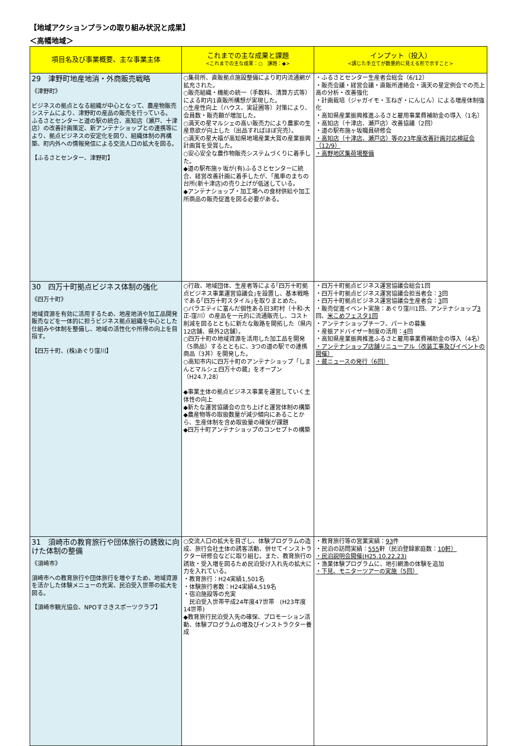【地域アクションプランの取り組み状況と成果】
＜高幡地域＞
| 項目名及び事業概要、主な事業主体 | これまでの主な成果と課題 <これまでの主な成果：○ 課題：◆> | インプット（投入） <講じた手立てが数量的に見える形で示すこと> |
| --- | --- | --- |
| 29 津野町地産地消・外商販売戦略 《津野町》 ビジネスの拠点となる組織が中心となって、農産物販売システムにより、津野町の産品の販売を行っている。 ふるさとセンターと道の駅の統合、高知店（瀬戸、十津店）の改善計画策定、新アンテナショップとの連携等により、拠点ビジネスの安定化を図り、組織体制の再構築、町内外への情報発信による交流人口の拡大を図る。 【ふるさとセンター、津野町】 | ○集荷所、直販拠点施設整備により町内流通網が拡充された。 ○販売組織・機能の統一（手数料、清算方式等）による町内1直販所構想が実現した。 ○生産性向上（ハウス、実証圃等）対策により、会員数・販売額が増加した。 ○満天の星マルシェの高い販売力により農家の生産意欲が向上した（出品すればほぼ完売）。 ○満天の星大福が高知県地場産業大賞の産業振興計画賞を受賞した。 ○安心安全な農作物販売システムづくりに着手した。 ◆道の駅布施ヶ坂が(有)ふるさとセンターに統合、経営改善計画に着手したが、「風車のまちの台所(新十津店)の売り上げが低迷している。 ◆アンテナショップ・加工場への食材供給や加工所商品の販売促進を図る必要がある。 | ・ふるさとセンター生産者会総会（6/12） ・販売会議・経営会議・直販所連絡会・満天の星定例会での売上高の分析・改善強化 ・計画栽培（ジャガイモ・玉ねぎ・にんじん）による増産体制強化 ・高知県産業振興推進ふるさと雇用事業費補助金の導入（1名） ・高知店（十津店、瀬戸店）改善協議（2回） ・道の駅布施ヶ坂職員研修会 ・高知店（十津店、瀬戸店）等の23年度改善計画対応検証会（12/9） ・高野地区集荷場整備 |
| 30 四万十町拠点ビジネス体制の強化 《四万十町》 地域資源を有効に活用するため、地産地消や加工品開発販売などを一体的に担うビジネス拠点組織を中心とした仕組みや体制を整備し、地域の活性化や所得の向上を目指す。 【四万十町、(株)あぐり窪川】 | ○行政、地域団体、生産者等による｢四万十町拠点ビジネス事業運営協議会｣を設置し、基本戦略である｢四万十町スタイル｣を取りまとめた。 ○バラエティに富んだ個性ある旧3町村（十和-大正-窪川）の産品を一元的に流通販売し、コスト削減を図るとともに新たな販路を開拓した（県内12店舗、県外2店舗）。 ○四万十町の地域資源を活用した加工品を開発（5商品）するとともに、3つの道の駅での連携商品（3丼）を開発した。 ○高知市内に四万十町のアンテナショップ「しまんとマルシェ四万十の蔵」をオープン（H24.7,28） ◆事業主体の拠点ビジネス事業を運営していく主体性の向上 ◆新たな運営協議会の立ち上げと運営体制の構築 ◆農産物等の取扱数量が減少傾向にあることから、生産体制を含め取扱量の確保が課題 ◆四万十町アンテナショップのコンセプトの構築 | ・四万十町拠点ビジネス運営協議会総会1回 ・四万十町拠点ビジネス運営協議会担当者会： 3 回 ・四万十町拠点ビジネス運営協議会生産者会： 3 回 ・販売促進イベント実施：あぐり窪川1回、アンテナショップ 3 回、 米こめフェスタ1回 ・アンテナショップチーフ、パートの募集 ・産振アドバイザー制度の活用： 4 回 ・高知県産業振興推進ふるさと雇用事業費補助金の導入（4名） ・アンテナショップ店舗リニューアル（改装工事及びイベントの開催） ・蔵ニュースの発行（6回） |
| 31 須崎市の教育旅行や団体旅行の誘致に向けた体制の整備 《須崎市》 須崎市への教育旅行や団体旅行を増やすため、地域資源を活かした体験メニューの充実、民泊受入世帯の拡大を図る。 【須崎市観光協会、NPOすさきスポーツクラブ】 | ○交流人口の拡大を目ざし、体験プログラムの造成、旅行会社主体の誘客活動、併せてインストラクター研修会などに取り組む。また、教育旅行の誘致・受入増を図るため民泊受け入れ先の拡大に力を入れている。 ・教育旅行：H24実績1,501名 ・体験旅行者数：H24実績4,519名 ・宿泊施設等の充実 民泊受入世帯平成24年度47世帯 (H23年度14世帯) ◆教育旅行民泊受入先の確保、プロモーション活動、体験プログラムの増及びインストラクター養成 | ・教育旅行等の営業実績： 93 件 ・民泊の訪問実績： 555 軒（民泊登録家庭数： 10軒） ・民泊説明会開催(H25.10.22,23) ・漁業体験プログラムに、地引網漁の体験を追加 ・下見、モニターツアーの実施（5回） |